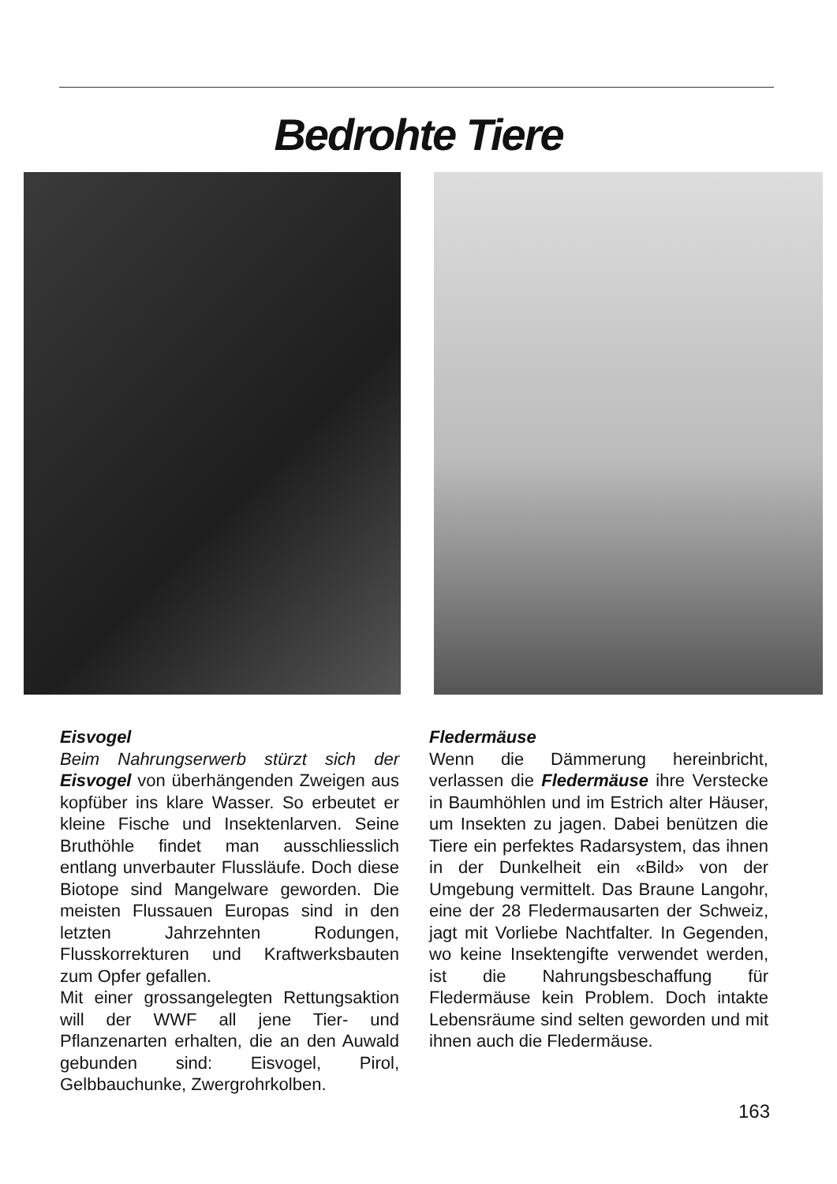Bedrohte Tiere
Eisvogel
Beim Nahrungserwerb stürzt sich der Eisvogel von überhängenden Zweigen aus kopfüber ins klare Wasser. So erbeutet er kleine Fische und Insektenlarven. Seine Bruthöhle findet man ausschliesslich entlang unverbauter Flussläufe. Doch diese Biotope sind Mangelware geworden. Die meisten Flussauen Europas sind in den letzten Jahrzehnten Rodungen, Flusskorrekturen und Kraftwerksbauten zum Opfer gefallen.
Mit einer grossangelegten Rettungsaktion will der WWF all jene Tier- und Pflanzenarten erhalten, die an den Auwald gebunden sind: Eisvogel, Pirol, Gelbbauchunke, Zwergrohrkolben.
Fledermäuse
Wenn die Dämmerung hereinbricht, verlassen die Fledermäuse ihre Verstecke in Baumhöhlen und im Estrich alter Häuser, um Insekten zu jagen. Dabei benützen die Tiere ein perfektes Radarsystem, das ihnen in der Dunkelheit ein «Bild» von der Umgebung vermittelt. Das Braune Langohr, eine der 28 Fledermausarten der Schweiz, jagt mit Vorliebe Nachtfalter. In Gegenden, wo keine Insektengifte verwendet werden, ist die Nahrungsbeschaffung für Fledermäuse kein Problem. Doch intakte Lebensräume sind selten geworden und mit ihnen auch die Fledermäuse.
163